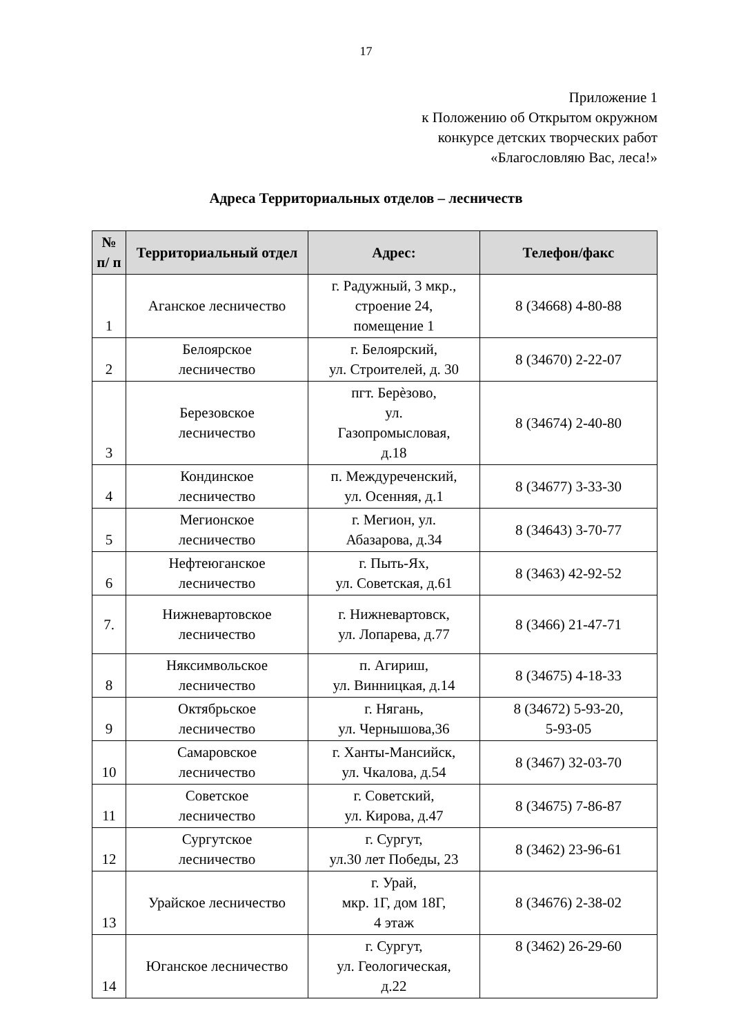17
Приложение 1
к Положению об Открытом окружном
конкурсе детских творческих работ
«Благословляю Вас, леса!»
Адреса Территориальных отделов – лесничеств
| № п/ п | Территориальный отдел | Адрес: | Телефон/факс |
| --- | --- | --- | --- |
| 1 | Аганское лесничество | г. Радужный, 3 мкр., строение 24, помещение 1 | 8 (34668) 4-80-88 |
| 2 | Белоярское лесничество | г. Белоярский, ул. Строителей, д. 30 | 8 (34670) 2-22-07 |
| 3 | Березовское лесничество | пгт. Берѐзово, ул. Газопромысловая, д.18 | 8 (34674) 2-40-80 |
| 4 | Кондинское лесничество | п. Междуреченский, ул. Осенняя, д.1 | 8 (34677) 3-33-30 |
| 5 | Мегионское лесничество | г. Мегион, ул. Абазарова, д.34 | 8 (34643) 3-70-77 |
| 6 | Нефтеюганское лесничество | г. Пыть-Ях, ул. Советская, д.61 | 8 (3463) 42-92-52 |
| 7. | Нижневартовское лесничество | г. Нижневартовск, ул. Лопарева, д.77 | 8 (3466) 21-47-71 |
| 8 | Няксимвольское лесничество | п. Агириш, ул. Винницкая, д.14 | 8 (34675) 4-18-33 |
| 9 | Октябрьское лесничество | г. Нягань, ул. Чернышова,36 | 8 (34672) 5-93-20, 5-93-05 |
| 10 | Самаровское лесничество | г. Ханты-Мансийск, ул. Чкалова, д.54 | 8 (3467) 32-03-70 |
| 11 | Советское лесничество | г. Советский, ул. Кирова, д.47 | 8 (34675) 7-86-87 |
| 12 | Сургутское лесничество | г. Сургут, ул.30 лет Победы, 23 | 8 (3462) 23-96-61 |
| 13 | Урайское лесничество | г. Урай, мкр. 1Г, дом 18Г, 4 этаж | 8 (34676) 2-38-02 |
| 14 | Юганское лесничество | г. Сургут, ул. Геологическая, д.22 | 8 (3462) 26-29-60 |